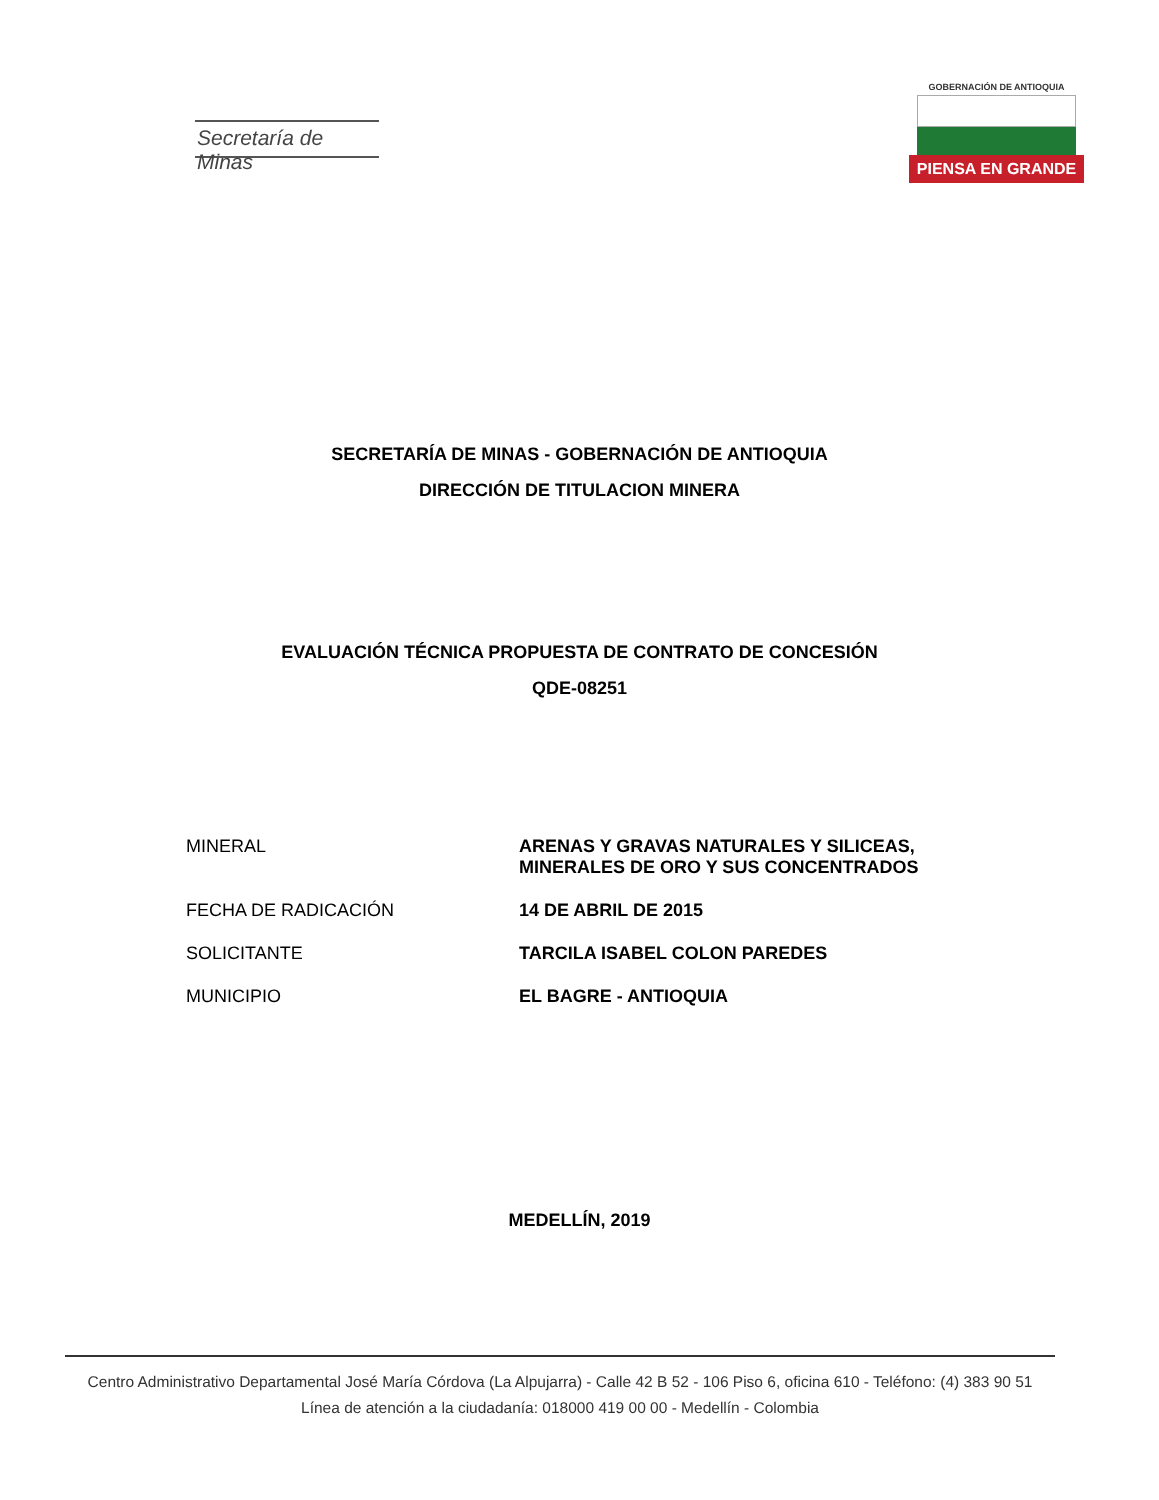Secretaría de Minas
GOBERNACIÓN DE ANTIOQUIA
PIENSA EN GRANDE
SECRETARÍA DE MINAS - GOBERNACIÓN DE ANTIOQUIA
DIRECCIÓN DE TITULACION MINERA
EVALUACIÓN TÉCNICA PROPUESTA DE CONTRATO DE CONCESIÓN
QDE-08251
| MINERAL | ARENAS Y GRAVAS NATURALES Y SILICEAS, MINERALES DE ORO Y SUS CONCENTRADOS |
| FECHA DE RADICACIÓN | 14 DE ABRIL DE 2015 |
| SOLICITANTE | TARCILA ISABEL COLON PAREDES |
| MUNICIPIO | EL BAGRE - ANTIOQUIA |
MEDELLÍN, 2019
Centro Administrativo Departamental José María Córdova (La Alpujarra) - Calle 42 B 52 - 106 Piso 6, oficina 610 - Teléfono: (4) 383 90 51
Línea de atención a la ciudadanía: 018000 419 00 00 - Medellín - Colombia